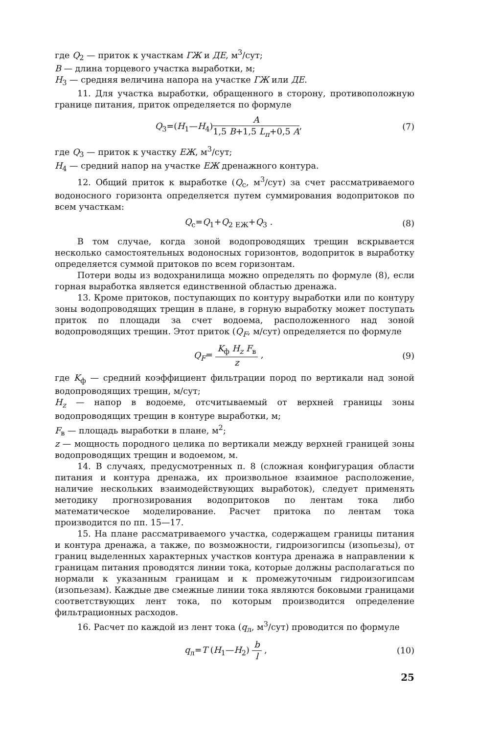где Q<sub>2</sub> — приток к участкам ГЖ и ДЕ, м<sup>3</sup>/сут;
B — длина торцевого участка выработки, м;
H<sub>3</sub> — средняя величина напора на участке ГЖ или ДЕ.
11. Для участка выработки, обращенного в сторону, противоположную границе питания, приток определяется по формуле
Q<sub>3</sub>=(H<sub>1</sub>—H<sub>4</sub>)A 1,5 B+1,5 L<sub>п</sub>+0,5 A, (7)
где Q<sub>3</sub> — приток к участку ЕЖ, м<sup>3</sup>/сут;
H<sub>4</sub> — средний напор на участке ЕЖ дренажного контура.
12. Общий приток к выработке (Q<sub>c</sub>, м<sup>3</sup>/сут) за счет рассматриваемого водоносного горизонта определяется путем суммирования водопритоков по всем участкам:
Q<sub>c</sub>=Q<sub>1</sub>+Q<sub>2 ЕЖ</sub>+Q<sub>3</sub> . (8)
В том случае, когда зоной водопроводящих трещин вскрывается несколько самостоятельных водоносных горизонтов, водоприток в выработку определяется суммой притоков по всем горизонтам.
Потери воды из водохранилища можно определять по формуле (8), если горная выработка является единственной областью дренажа.
13. Кроме притоков, поступающих по контуру выработки или по контуру зоны водопроводящих трещин в плане, в горную выработку может поступать приток по площади за счет водоема, расположенного над зоной водопроводящих трещин. Этот приток (Q<sub>F</sub>, м/сут) определяется по формуле
Q<sub>F</sub>= K<sub>ф</sub> H<sub>z</sub> F<sub>в</sub> z , (9)
где K<sub>ф</sub> — средний коэффициент фильтрации пород по вертикали над зоной водопроводящих трещин, м/сут;
H<sub>z</sub> — напор в водоеме, отсчитываемый от верхней границы зоны водопроводящих трещин в контуре выработки, м;
F<sub>в</sub> — площадь выработки в плане, м<sup>2</sup>;
z — мощность породного целика по вертикали между верхней границей зоны водопроводящих трещин и водоемом, м.
14. В случаях, предусмотренных п. 8 (сложная конфигурация области питания и контура дренажа, их произвольное взаимное расположение, наличие нескольких взаимодействующих выработок), следует применять методику прогнозирования водопритоков по лентам тока либо математическое моделирование. Расчет притока по лентам тока производится по пп. 15—17.
15. На плане рассматриваемого участка, содержащем границы питания и контура дренажа, а также, по возможности, гидроизогипсы (изопьезы), от границ выделенных характерных участков контура дренажа в направлении к границам питания проводятся линии тока, которые должны располагаться по нормали к указанным границам и к промежуточным гидроизогипсам (изопьезам). Каждые две смежные линии тока являются боковыми границами соответствующих лент тока, по которым производится определение фильтрационных расходов.
16. Расчет по каждой из лент тока (q<sub>л</sub>, м<sup>3</sup>/сут) проводится по формуле
q<sub>л</sub>=T (H<sub>1</sub>—H<sub>2</sub>) b l , (10)
25